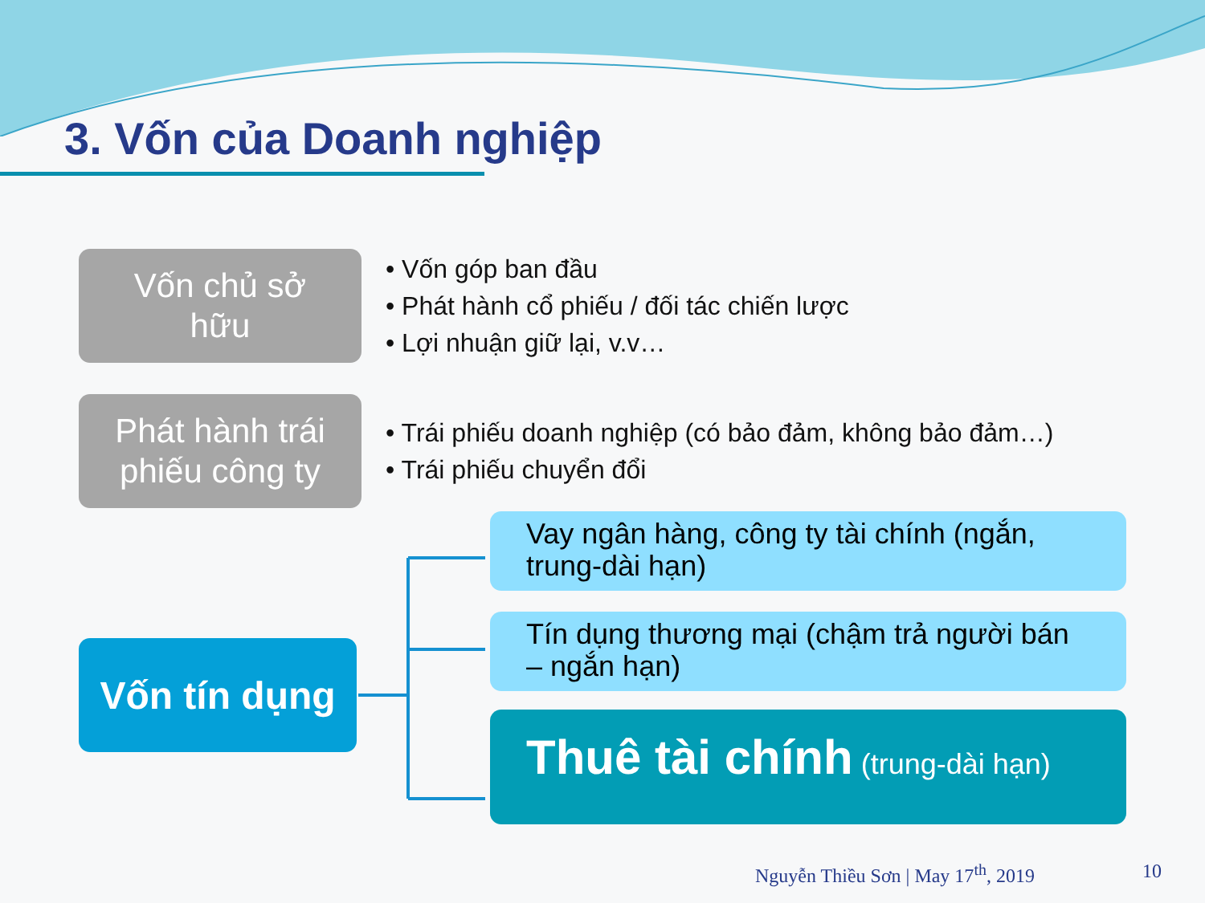3. Vốn của Doanh nghiệp
Vốn chủ sở
hữu
• Vốn góp ban đầu
• Phát hành cổ phiếu / đối tác chiến lược
• Lợi nhuận giữ lại, v.v…
Phát hành trái
phiếu công ty
• Trái phiếu doanh nghiệp (có bảo đảm, không bảo đảm…)
• Trái phiếu chuyển đổi
Vốn tín dụng
Vay ngân hàng, công ty tài chính (ngắn, trung-dài hạn)
Tín dụng thương mại (chậm trả người bán – ngắn hạn)
Thuê tài chính (trung-dài hạn)
Nguyễn Thiều Sơn | May 17<sup>th</sup>, 2019
10